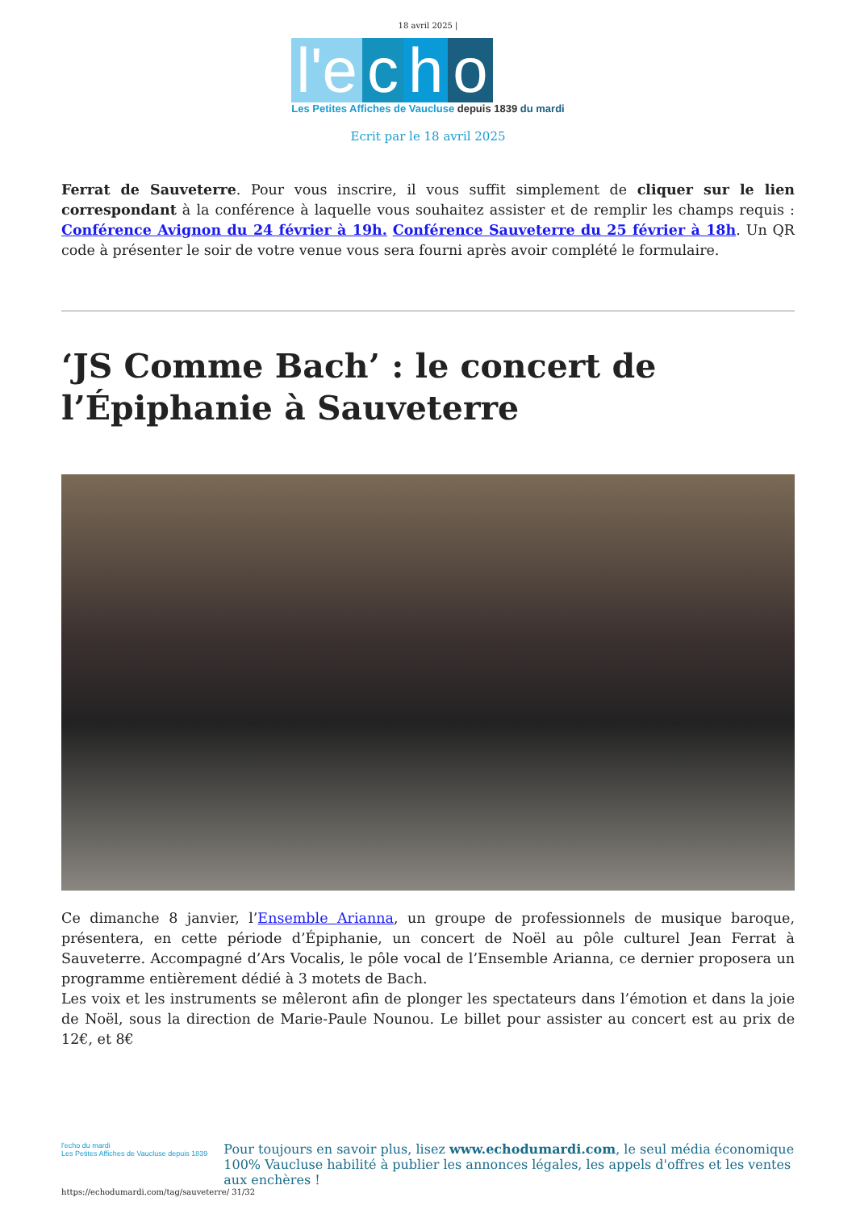18 avril 2025 |
l'e c h o
Les Petites Affiches de Vaucluse depuis 1839 du mardi
Ecrit par le 18 avril 2025
Ferrat de Sauveterre. Pour vous inscrire, il vous suffit simplement de cliquer sur le lien correspondant à la conférence à laquelle vous souhaitez assister et de remplir les champs requis : Conférence Avignon du 24 février à 19h. Conférence Sauveterre du 25 février à 18h. Un QR code à présenter le soir de votre venue vous sera fourni après avoir complété le formulaire.
‘JS Comme Bach’ : le concert de l’Épiphanie à Sauveterre
Ce dimanche 8 janvier, l’Ensemble Arianna, un groupe de professionnels de musique baroque, présentera, en cette période d’Épiphanie, un concert de Noël au pôle culturel Jean Ferrat à Sauveterre. Accompagné d’Ars Vocalis, le pôle vocal de l’Ensemble Arianna, ce dernier proposera un programme entièrement dédié à 3 motets de Bach.
Les voix et les instruments se mêleront afin de plonger les spectateurs dans l’émotion et dans la joie de Noël, sous la direction de Marie-Paule Nounou. Le billet pour assister au concert est au prix de 12€, et 8€
l'echo du mardi
Les Petites Affiches de Vaucluse depuis 1839
Pour toujours en savoir plus, lisez www.echodumardi.com, le seul média économique 100% Vaucluse habilité à publier les annonces légales, les appels d'offres et les ventes aux enchères !
https://echodumardi.com/tag/sauveterre/ 31/32